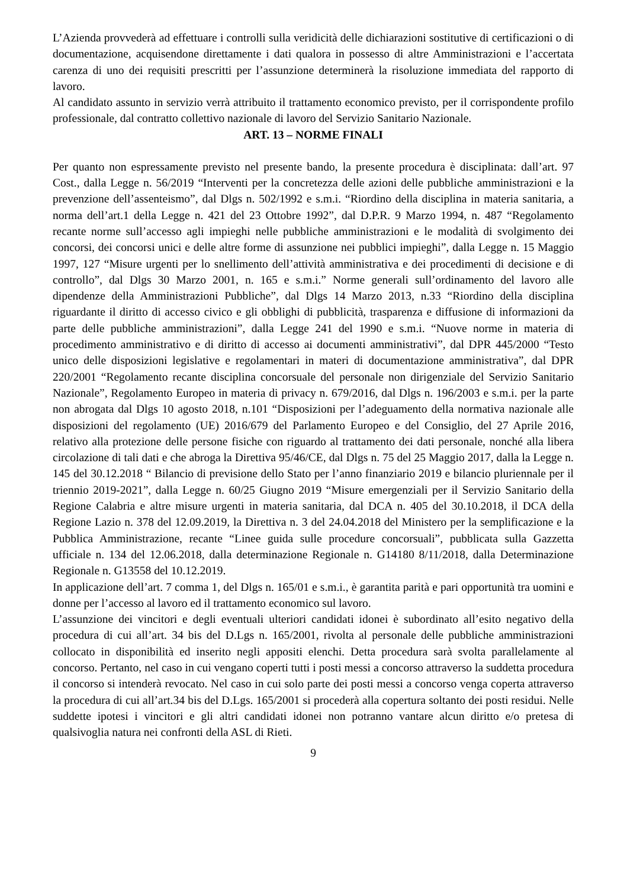L’Azienda provvederà ad effettuare i controlli sulla veridicità delle dichiarazioni sostitutive di certificazioni o di documentazione, acquisendone direttamente i dati qualora in possesso di altre Amministrazioni e l’accertata carenza di uno dei requisiti prescritti per l’assunzione determinerà la risoluzione immediata del rapporto di lavoro.
Al candidato assunto in servizio verrà attribuito il trattamento economico previsto, per il corrispondente profilo professionale, dal contratto collettivo nazionale di lavoro del Servizio Sanitario Nazionale.
ART. 13 – NORME FINALI
Per quanto non espressamente previsto nel presente bando, la presente procedura è disciplinata: dall’art. 97 Cost., dalla Legge n. 56/2019 “Interventi per la concretezza delle azioni delle pubbliche amministrazioni e la prevenzione dell’assenteismo”, dal Dlgs n. 502/1992 e s.m.i. “Riordino della disciplina in materia sanitaria, a norma dell’art.1 della Legge n. 421 del 23 Ottobre 1992”, dal D.P.R. 9 Marzo 1994, n. 487 “Regolamento recante norme sull’accesso agli impieghi nelle pubbliche amministrazioni e le modalità di svolgimento dei concorsi, dei concorsi unici e delle altre forme di assunzione nei pubblici impieghi”, dalla Legge n. 15 Maggio 1997, 127 “Misure urgenti per lo snellimento dell’attività amministrativa e dei procedimenti di decisione e di controllo”, dal Dlgs 30 Marzo 2001, n. 165 e s.m.i.” Norme generali sull’ordinamento del lavoro alle dipendenze della Amministrazioni Pubbliche”, dal Dlgs 14 Marzo 2013, n.33 “Riordino della disciplina riguardante il diritto di accesso civico e gli obblighi di pubblicità, trasparenza e diffusione di informazioni da parte delle pubbliche amministrazioni”, dalla Legge 241 del 1990 e s.m.i. “Nuove norme in materia di procedimento amministrativo e di diritto di accesso ai documenti amministrativi”, dal DPR 445/2000 “Testo unico delle disposizioni legislative e regolamentari in materi di documentazione amministrativa”, dal DPR 220/2001 “Regolamento recante disciplina concorsuale del personale non dirigenziale del Servizio Sanitario Nazionale”, Regolamento Europeo in materia di privacy n. 679/2016, dal Dlgs n. 196/2003 e s.m.i. per la parte non abrogata dal Dlgs 10 agosto 2018, n.101 “Disposizioni per l’adeguamento della normativa nazionale alle disposizioni del regolamento (UE) 2016/679 del Parlamento Europeo e del Consiglio, del 27 Aprile 2016, relativo alla protezione delle persone fisiche con riguardo al trattamento dei dati personale, nonché alla libera circolazione di tali dati e che abroga la Direttiva 95/46/CE, dal Dlgs n. 75 del 25 Maggio 2017, dalla la Legge n. 145 del 30.12.2018 “ Bilancio di previsione dello Stato per l’anno finanziario 2019 e bilancio pluriennale per il triennio 2019-2021”, dalla Legge n. 60/25 Giugno 2019 “Misure emergenziali per il Servizio Sanitario della Regione Calabria e altre misure urgenti in materia sanitaria, dal DCA n. 405 del 30.10.2018, il DCA della Regione Lazio n. 378 del 12.09.2019, la Direttiva n. 3 del 24.04.2018 del Ministero per la semplificazione e la Pubblica Amministrazione, recante “Linee guida sulle procedure concorsuali”, pubblicata sulla Gazzetta ufficiale n. 134 del 12.06.2018, dalla determinazione Regionale n. G14180 8/11/2018, dalla Determinazione Regionale n. G13558 del 10.12.2019.
In applicazione dell’art. 7 comma 1, del Dlgs n. 165/01 e s.m.i., è garantita parità e pari opportunità tra uomini e donne per l’accesso al lavoro ed il trattamento economico sul lavoro.
L’assunzione dei vincitori e degli eventuali ulteriori candidati idonei è subordinato all’esito negativo della procedura di cui all’art. 34 bis del D.Lgs n. 165/2001, rivolta al personale delle pubbliche amministrazioni collocato in disponibilità ed inserito negli appositi elenchi. Detta procedura sarà svolta parallelamente al concorso. Pertanto, nel caso in cui vengano coperti tutti i posti messi a concorso attraverso la suddetta procedura il concorso si intenderà revocato. Nel caso in cui solo parte dei posti messi a concorso venga coperta attraverso la procedura di cui all’art.34 bis del D.Lgs. 165/2001 si procederà alla copertura soltanto dei posti residui. Nelle suddette ipotesi i vincitori e gli altri candidati idonei non potranno vantare alcun diritto e/o pretesa di qualsivoglia natura nei confronti della ASL di Rieti.
9